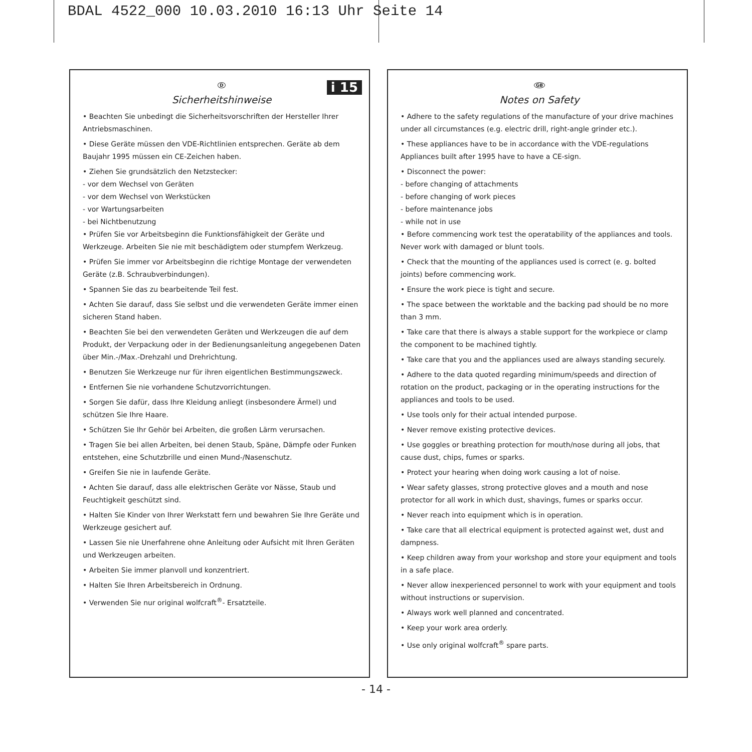BDAL 4522_000 10.03.2010 16:13 Uhr Seite 14
i 15
D
Sicherheitshinweise
• Beachten Sie unbedingt die Sicherheitsvorschriften der Hersteller Ihrer Antriebsmaschinen.
• Diese Geräte müssen den VDE-Richtlinien entsprechen. Geräte ab dem Baujahr 1995 müssen ein CE-Zeichen haben.
• Ziehen Sie grundsätzlich den Netzstecker:
- vor dem Wechsel von Geräten
- vor dem Wechsel von Werkstücken
- vor Wartungsarbeiten
- bei Nichtbenutzung
• Prüfen Sie vor Arbeitsbeginn die Funktionsfähigkeit der Geräte und Werkzeuge. Arbeiten Sie nie mit beschädigtem oder stumpfem Werkzeug.
• Prüfen Sie immer vor Arbeitsbeginn die richtige Montage der verwendeten Geräte (z.B. Schraubverbindungen).
• Spannen Sie das zu bearbeitende Teil fest.
• Achten Sie darauf, dass Sie selbst und die verwendeten Geräte immer einen sicheren Stand haben.
• Beachten Sie bei den verwendeten Geräten und Werkzeugen die auf dem Produkt, der Verpackung oder in der Bedienungsanleitung angegebenen Daten über Min.-/Max.-Drehzahl und Drehrichtung.
• Benutzen Sie Werkzeuge nur für ihren eigentlichen Bestimmungszweck.
• Entfernen Sie nie vorhandene Schutzvorrichtungen.
• Sorgen Sie dafür, dass Ihre Kleidung anliegt (insbesondere Ärmel) und schützen Sie Ihre Haare.
• Schützen Sie Ihr Gehör bei Arbeiten, die großen Lärm verursachen.
• Tragen Sie bei allen Arbeiten, bei denen Staub, Späne, Dämpfe oder Funken entstehen, eine Schutzbrille und einen Mund-/Nasenschutz.
• Greifen Sie nie in laufende Geräte.
• Achten Sie darauf, dass alle elektrischen Geräte vor Nässe, Staub und Feuchtigkeit geschützt sind.
• Halten Sie Kinder von Ihrer Werkstatt fern und bewahren Sie Ihre Geräte und Werkzeuge gesichert auf.
• Lassen Sie nie Unerfahrene ohne Anleitung oder Aufsicht mit Ihren Geräten und Werkzeugen arbeiten.
• Arbeiten Sie immer planvoll und konzentriert.
• Halten Sie Ihren Arbeitsbereich in Ordnung.
• Verwenden Sie nur original wolfcraft<sup>®</sup>- Ersatzteile.
GB
Notes on Safety
• Adhere to the safety regulations of the manufacture of your drive machines under all circumstances (e.g. electric drill, right-angle grinder etc.).
• These appliances have to be in accordance with the VDE-regulations Appliances built after 1995 have to have a CE-sign.
• Disconnect the power:
- before changing of attachments
- before changing of work pieces
- before maintenance jobs
- while not in use
• Before commencing work test the operatability of the appliances and tools. Never work with damaged or blunt tools.
• Check that the mounting of the appliances used is correct (e. g. bolted joints) before commencing work.
• Ensure the work piece is tight and secure.
• The space between the worktable and the backing pad should be no more than 3 mm.
• Take care that there is always a stable support for the workpiece or clamp the component to be machined tightly.
• Take care that you and the appliances used are always standing securely.
• Adhere to the data quoted regarding minimum/speeds and direction of rotation on the product, packaging or in the operating instructions for the appliances and tools to be used.
• Use tools only for their actual intended purpose.
• Never remove existing protective devices.
• Use goggles or breathing protection for mouth/nose during all jobs, that cause dust, chips, fumes or sparks.
• Protect your hearing when doing work causing a lot of noise.
• Wear safety glasses, strong protective gloves and a mouth and nose protector for all work in which dust, shavings, fumes or sparks occur.
• Never reach into equipment which is in operation.
• Take care that all electrical equipment is protected against wet, dust and dampness.
• Keep children away from your workshop and store your equipment and tools in a safe place.
• Never allow inexperienced personnel to work with your equipment and tools without instructions or supervision.
• Always work well planned and concentrated.
• Keep your work area orderly.
• Use only original wolfcraft<sup>®</sup> spare parts.
- 14 -